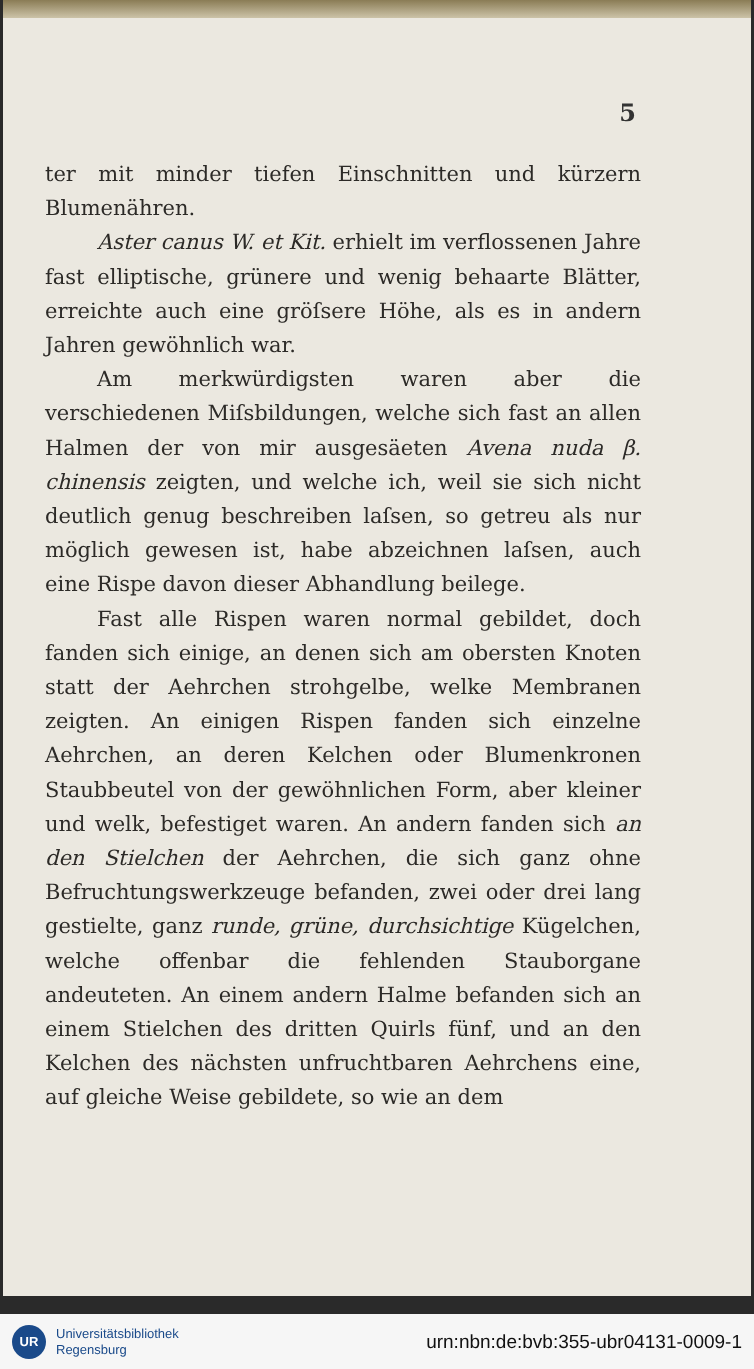5
ter mit minder tiefen Einschnitten und kürzern Blumenähren.
Aster canus W. et Kit. erhielt im verflossenen Jahre fast elliptische, grünere und wenig behaarte Blätter, erreichte auch eine gröſsere Höhe, als es in andern Jahren gewöhnlich war.
Am merkwürdigsten waren aber die verschiedenen Miſsbildungen, welche sich fast an allen Halmen der von mir ausgesäeten Avena nuda β. chinensis zeigten, und welche ich, weil sie sich nicht deutlich genug beschreiben laſsen, so getreu als nur möglich gewesen ist, habe abzeichnen laſsen, auch eine Rispe davon dieser Abhandlung beilege.
Fast alle Rispen waren normal gebildet, doch fanden sich einige, an denen sich am obersten Knoten statt der Aehrchen strohgelbe, welke Membranen zeigten. An einigen Rispen fanden sich einzelne Aehrchen, an deren Kelchen oder Blumenkronen Staubbeutel von der gewöhnlichen Form, aber kleiner und welk, befestiget waren. An andern fanden sich an den Stielchen der Aehrchen, die sich ganz ohne Befruchtungswerkzeuge befanden, zwei oder drei lang gestielte, ganz runde, grüne, durchsichtige Kügelchen, welche offenbar die fehlenden Stauborgane andeuteten. An einem andern Halme befanden sich an einem Stielchen des dritten Quirls fünf, und an den Kelchen des nächsten unfruchtbaren Aehrchens eine, auf gleiche Weise gebildete, so wie an dem
UR
Universitätsbibliothek
Regensburg
urn:nbn:de:bvb:355-ubr04131-0009-1